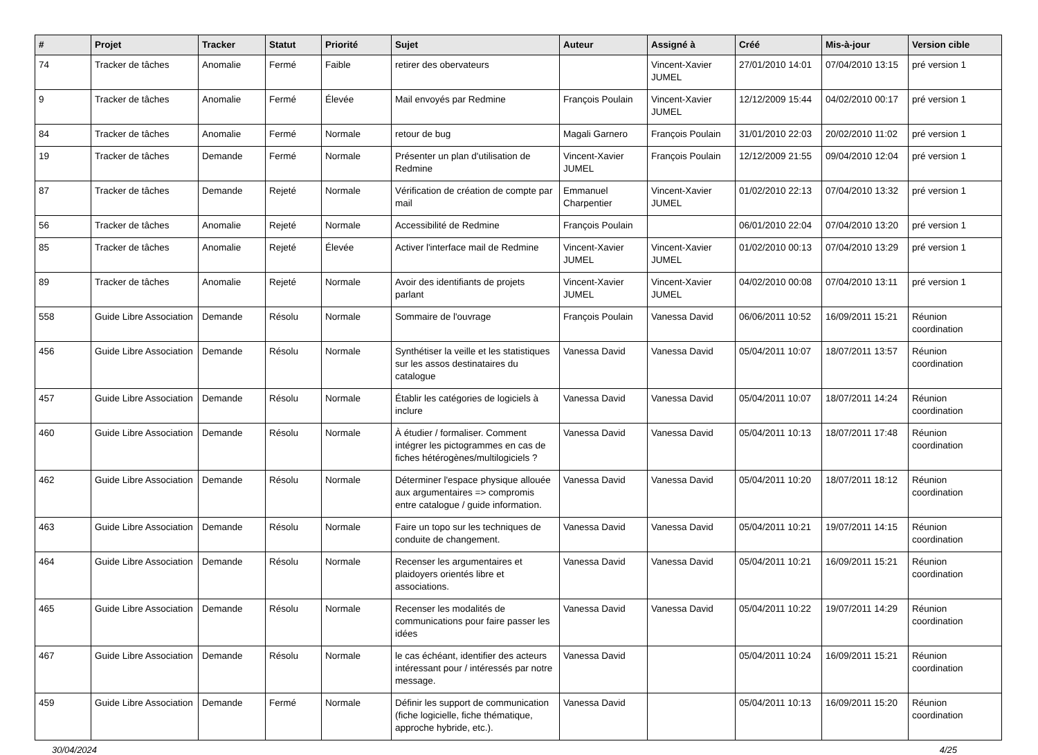| # | Projet | Tracker | Statut | Priorité | Sujet | Auteur | Assigné à | Créé | Mis-à-jour | Version cible |
| --- | --- | --- | --- | --- | --- | --- | --- | --- | --- | --- |
| 74 | Tracker de tâches | Anomalie | Fermé | Faible | retirer des obervateurs | | Vincent-Xavier JUMEL | 27/01/2010 14:01 | 07/04/2010 13:15 | pré version 1 |
| 9 | Tracker de tâches | Anomalie | Fermé | Élevée | Mail envoyés par Redmine | François Poulain | Vincent-Xavier JUMEL | 12/12/2009 15:44 | 04/02/2010 00:17 | pré version 1 |
| 84 | Tracker de tâches | Anomalie | Fermé | Normale | retour de bug | Magali Garnero | François Poulain | 31/01/2010 22:03 | 20/02/2010 11:02 | pré version 1 |
| 19 | Tracker de tâches | Demande | Fermé | Normale | Présenter un plan d'utilisation de Redmine | Vincent-Xavier JUMEL | François Poulain | 12/12/2009 21:55 | 09/04/2010 12:04 | pré version 1 |
| 87 | Tracker de tâches | Demande | Rejeté | Normale | Vérification de création de compte par mail | Emmanuel Charpentier | Vincent-Xavier JUMEL | 01/02/2010 22:13 | 07/04/2010 13:32 | pré version 1 |
| 56 | Tracker de tâches | Anomalie | Rejeté | Normale | Accessibilité de Redmine | François Poulain | | 06/01/2010 22:04 | 07/04/2010 13:20 | pré version 1 |
| 85 | Tracker de tâches | Anomalie | Rejeté | Élevée | Activer l'interface mail de Redmine | Vincent-Xavier JUMEL | Vincent-Xavier JUMEL | 01/02/2010 00:13 | 07/04/2010 13:29 | pré version 1 |
| 89 | Tracker de tâches | Anomalie | Rejeté | Normale | Avoir des identifiants de projets parlant | Vincent-Xavier JUMEL | Vincent-Xavier JUMEL | 04/02/2010 00:08 | 07/04/2010 13:11 | pré version 1 |
| 558 | Guide Libre Association | Demande | Résolu | Normale | Sommaire de l'ouvrage | François Poulain | Vanessa David | 06/06/2011 10:52 | 16/09/2011 15:21 | Réunion coordination |
| 456 | Guide Libre Association | Demande | Résolu | Normale | Synthétiser la veille et les statistiques sur les assos destinataires du catalogue | Vanessa David | Vanessa David | 05/04/2011 10:07 | 18/07/2011 13:57 | Réunion coordination |
| 457 | Guide Libre Association | Demande | Résolu | Normale | Établir les catégories de logiciels à inclure | Vanessa David | Vanessa David | 05/04/2011 10:07 | 18/07/2011 14:24 | Réunion coordination |
| 460 | Guide Libre Association | Demande | Résolu | Normale | À étudier / formaliser. Comment intégrer les pictogrammes en cas de fiches hétérogènes/multilogiciels ? | Vanessa David | Vanessa David | 05/04/2011 10:13 | 18/07/2011 17:48 | Réunion coordination |
| 462 | Guide Libre Association | Demande | Résolu | Normale | Déterminer l'espace physique allouée aux argumentaires => compromis entre catalogue / guide information. | Vanessa David | Vanessa David | 05/04/2011 10:20 | 18/07/2011 18:12 | Réunion coordination |
| 463 | Guide Libre Association | Demande | Résolu | Normale | Faire un topo sur les techniques de conduite de changement. | Vanessa David | Vanessa David | 05/04/2011 10:21 | 19/07/2011 14:15 | Réunion coordination |
| 464 | Guide Libre Association | Demande | Résolu | Normale | Recenser les argumentaires et plaidoyers orientés libre et associations. | Vanessa David | Vanessa David | 05/04/2011 10:21 | 16/09/2011 15:21 | Réunion coordination |
| 465 | Guide Libre Association | Demande | Résolu | Normale | Recenser les modalités de communications pour faire passer les idées | Vanessa David | Vanessa David | 05/04/2011 10:22 | 19/07/2011 14:29 | Réunion coordination |
| 467 | Guide Libre Association | Demande | Résolu | Normale | le cas échéant, identifier des acteurs intéressant pour / intéressés par notre message. | Vanessa David | | 05/04/2011 10:24 | 16/09/2011 15:21 | Réunion coordination |
| 459 | Guide Libre Association | Demande | Fermé | Normale | Définir les support de communication (fiche logicielle, fiche thématique, approche hybride, etc.). | Vanessa David | | 05/04/2011 10:13 | 16/09/2011 15:20 | Réunion coordination |
30/04/2024 4/25